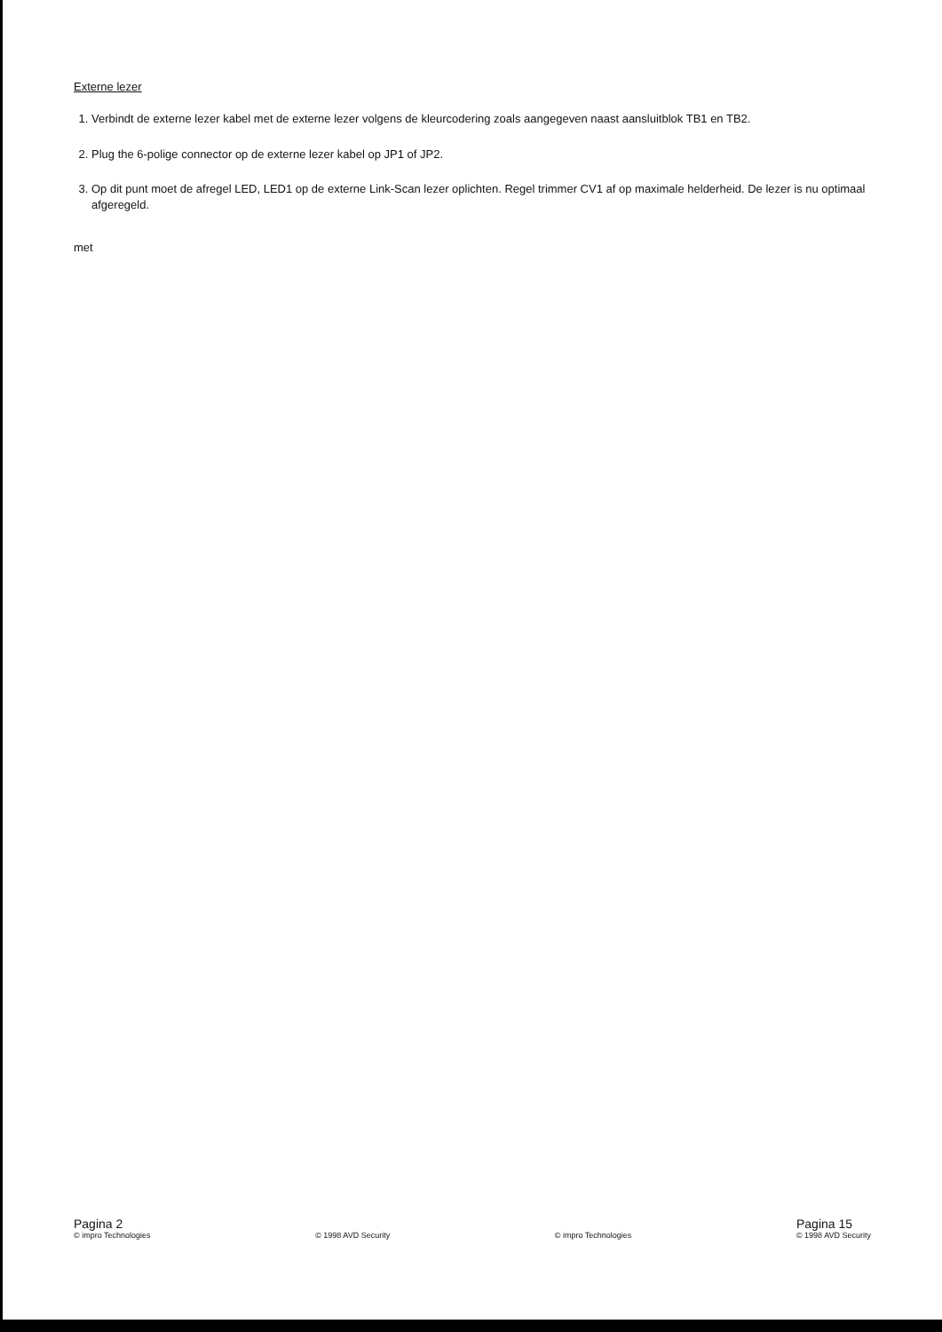Externe lezer
1. Verbindt de externe lezer kabel met de externe lezer volgens de kleurcodering zoals aangegeven naast aansluitblok TB1 en TB2.
2. Plug the 6-polige connector op de externe lezer kabel op JP1 of JP2.
3. Op dit punt moet de afregel LED, LED1 op de externe Link-Scan lezer oplichten. Regel trimmer CV1 af op maximale helderheid. De lezer is nu optimaal afgeregeld.
met
Pagina 2
© impro Technologies
© 1998 AVD Security
© impro Technologies
Pagina 15
© 1998 AVD Security